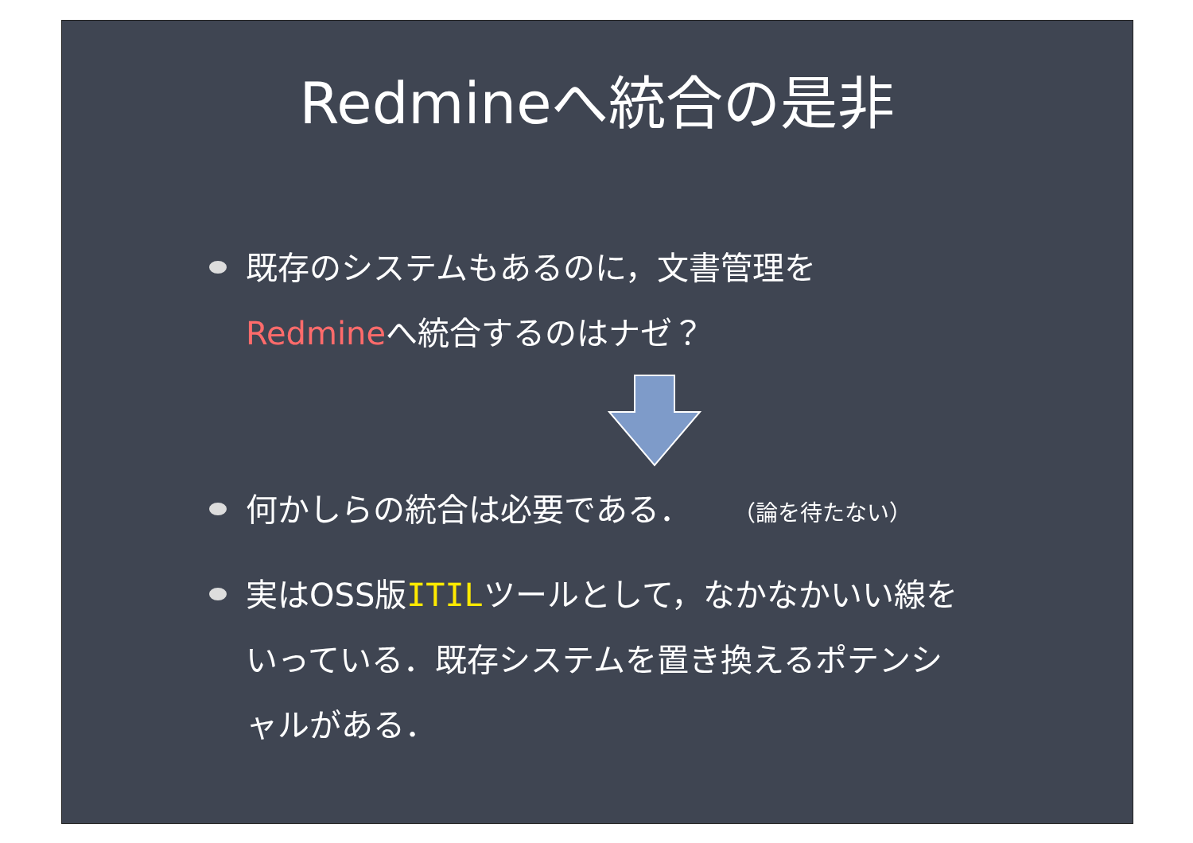Redmineへ統合の是非
既存のシステムもあるのに，文書管理を
Redmineへ統合するのはナゼ？
何かしらの統合は必要である． （論を待たない）
実はOSS版ITILツールとして，なかなかいい線をいっている．既存システムを置き換えるポテンシャルがある．